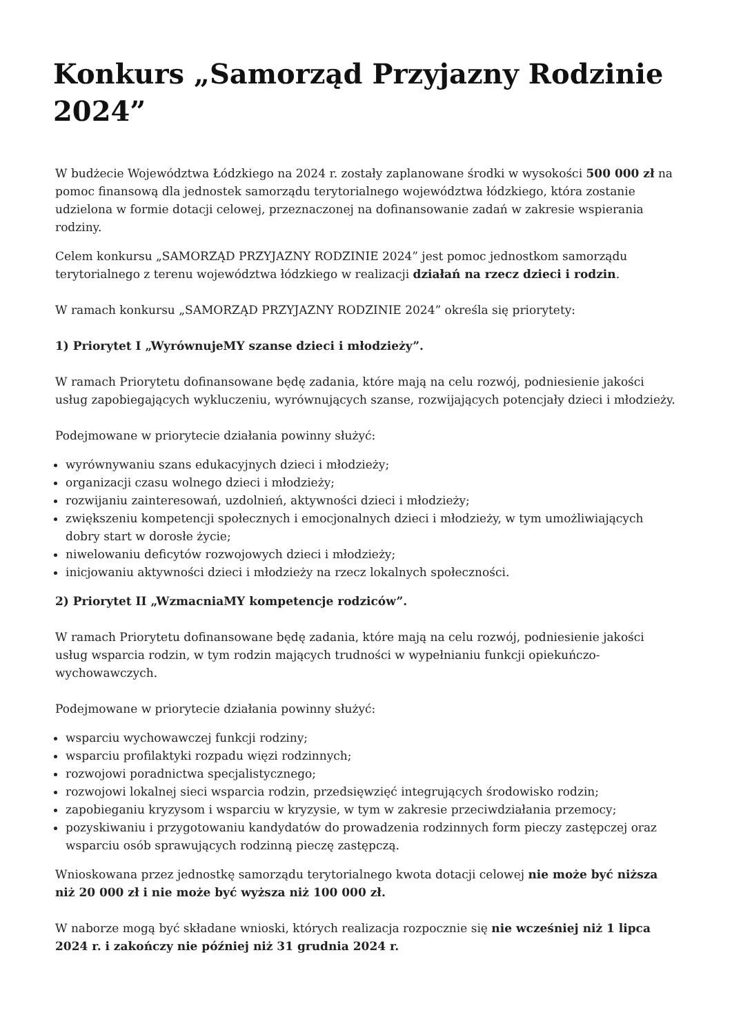Konkurs „Samorząd Przyjazny Rodzinie 2024”
W budżecie Województwa Łódzkiego na 2024 r. zostały zaplanowane środki w wysokości 500 000 zł na pomoc finansową dla jednostek samorządu terytorialnego województwa łódzkiego, która zostanie udzielona w formie dotacji celowej, przeznaczonej na dofinansowanie zadań w zakresie wspierania rodziny.
Celem konkursu „SAMORZĄD PRZYJAZNY RODZINIE 2024” jest pomoc jednostkom samorządu terytorialnego z terenu województwa łódzkiego w realizacji działań na rzecz dzieci i rodzin.
W ramach konkursu „SAMORZĄD PRZYJAZNY RODZINIE 2024” określa się priorytety:
1) Priorytet I „WyrównujeMY szanse dzieci i młodzieży”.
W ramach Priorytetu dofinansowane będę zadania, które mają na celu rozwój, podniesienie jakości usług zapobiegających wykluczeniu, wyrównujących szanse, rozwijających potencjały dzieci i młodzieży.
Podejmowane w priorytecie działania powinny służyć:
wyrównywaniu szans edukacyjnych dzieci i młodzieży;
organizacji czasu wolnego dzieci i młodzieży;
rozwijaniu zainteresowań, uzdolnień, aktywności dzieci i młodzieży;
zwiększeniu kompetencji społecznych i emocjonalnych dzieci i młodzieży, w tym umożliwiających dobry start w dorosłe życie;
niwelowaniu deficytów rozwojowych dzieci i młodzieży;
inicjowaniu aktywności dzieci i młodzieży na rzecz lokalnych społeczności.
2) Priorytet II „WzmacniaMY kompetencje rodziców”.
W ramach Priorytetu dofinansowane będę zadania, które mają na celu rozwój, podniesienie jakości usług wsparcia rodzin, w tym rodzin mających trudności w wypełnianiu funkcji opiekuńczo-wychowawczych.
Podejmowane w priorytecie działania powinny służyć:
wsparciu wychowawczej funkcji rodziny;
wsparciu profilaktyki rozpadu więzi rodzinnych;
rozwojowi poradnictwa specjalistycznego;
rozwojowi lokalnej sieci wsparcia rodzin, przedsięwzięć integrujących środowisko rodzin;
zapobieganiu kryzysom i wsparciu w kryzysie, w tym w zakresie przeciwdziałania przemocy;
pozyskiwaniu i przygotowaniu kandydatów do prowadzenia rodzinnych form pieczy zastępczej oraz wsparciu osób sprawujących rodzinną pieczę zastępczą.
Wnioskowana przez jednostkę samorządu terytorialnego kwota dotacji celowej nie może być niższa niż 20 000 zł i nie może być wyższa niż 100 000 zł.
W naborze mogą być składane wnioski, których realizacja rozpocznie się nie wcześniej niż 1 lipca 2024 r. i zakończy nie później niż 31 grudnia 2024 r.